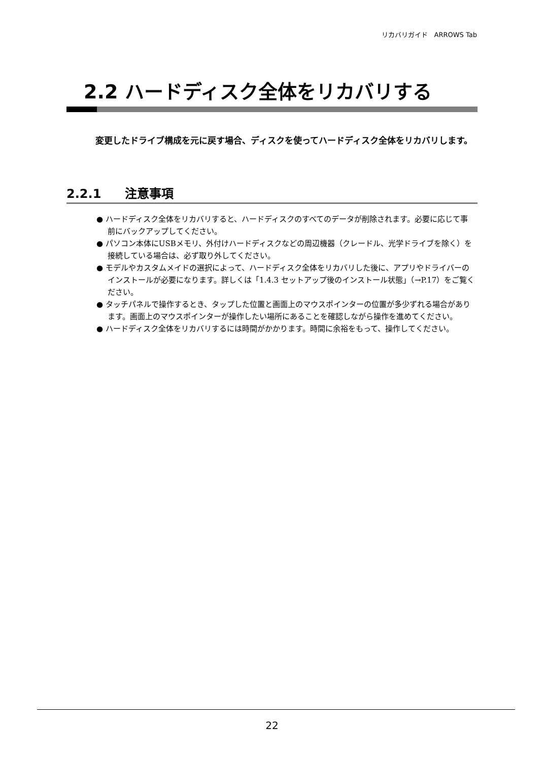リカバリガイド　ARROWS Tab
2.2 ハードディスク全体をリカバリする
変更したドライブ構成を元に戻す場合、ディスクを使ってハードディスク全体をリカバリします。
2.2.1 注意事項
● ハードディスク全体をリカバリすると、ハードディスクのすべてのデータが削除されます。必要に応じて事前にバックアップしてください。
● パソコン本体にUSBメモリ、外付けハードディスクなどの周辺機器（クレードル、光学ドライブを除く）を接続している場合は、必ず取り外してください。
● モデルやカスタムメイドの選択によって、ハードディスク全体をリカバリした後に、アプリやドライバーのインストールが必要になります。詳しくは「1.4.3 セットアップ後のインストール状態」（→P.17）をご覧ください。
● タッチパネルで操作するとき、タップした位置と画面上のマウスポインターの位置が多少ずれる場合があります。画面上のマウスポインターが操作したい場所にあることを確認しながら操作を進めてください。
● ハードディスク全体をリカバリするには時間がかかります。時間に余裕をもって、操作してください。
22